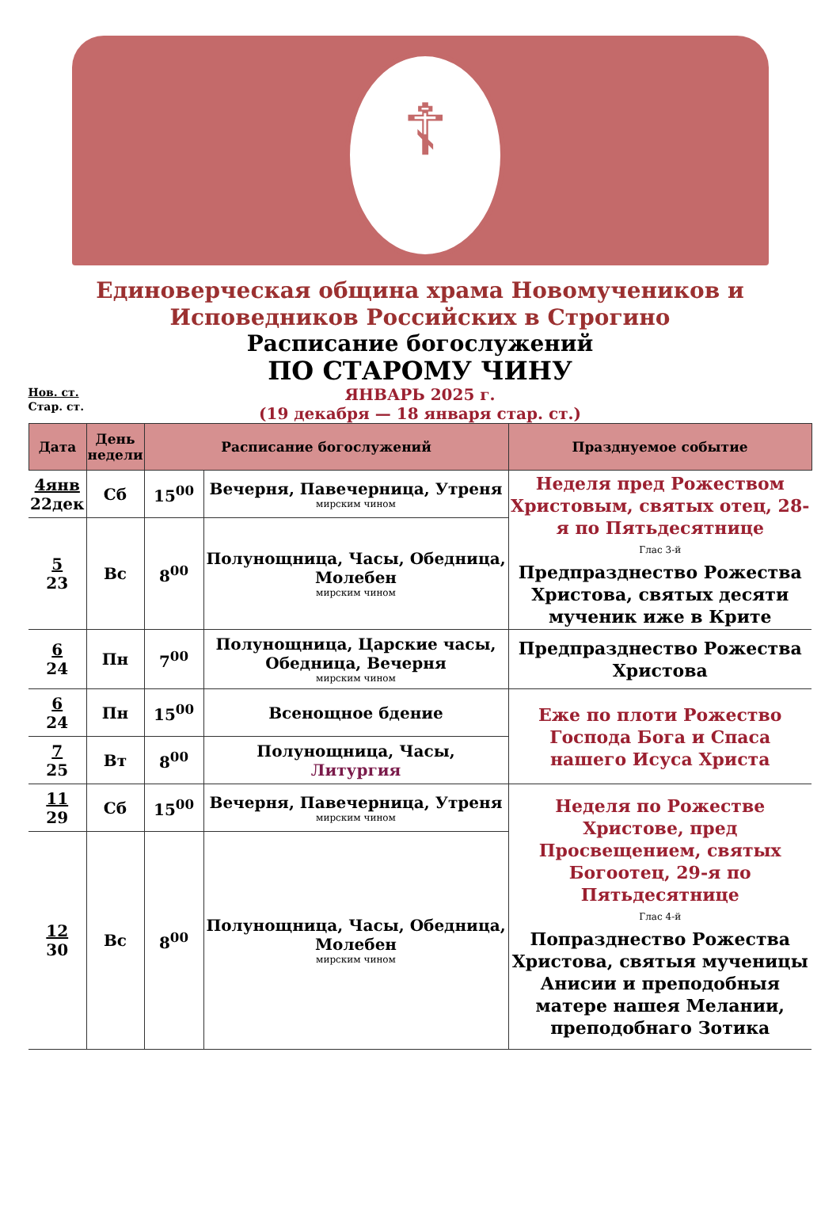☦
Единоверческая община храма Новомучеников и
Исповедников Российских в Строгино
Расписание богослужений
ПО СТАРОМУ ЧИНУ
Нов. ст.
Стар. ст.
ЯНВАРЬ 2025 г.
(19 декабря — 18 января стар. ст.)
| Дата | День недели | Расписание богослужений | | Празднуемое событие |
| --- | --- | --- | --- | --- |
| 4янв 22дек | Сб | 15<sup>00</sup> | Вечерня, Павечерница, Утреня мирским чином | Неделя пред Рожеством Христовым, святых отец, 28-я по Пятьдесятнице Глас 3-й Предпразднество Рожества Христова, святых десяти мученик иже в Крите |
| 5 23 | Вс | 8<sup>00</sup> | Полунощница, Часы, Обедница, Молебен мирским чином | |
| 6 24 | Пн | 7<sup>00</sup> | Полунощница, Царские часы, Обедница, Вечерня мирским чином | Предпразднество Рожества Христова |
| 6 24 | Пн | 15<sup>00</sup> | Всенощное бдение | Еже по плоти Рожество Господа Бога и Спаса нашего Исуса Христа |
| 7 25 | Вт | 8<sup>00</sup> | Полунощница, Часы, Литургия | |
| 11 29 | Сб | 15<sup>00</sup> | Вечерня, Павечерница, Утреня мирским чином | Неделя по Рожестве Христове, пред Просвещением, святых Богоотец, 29-я по Пятьдесятнице Глас 4-й Попразднество Рожества Христова, святыя мученицы Анисии и преподобныя матере нашея Мелании, преподобнаго Зотика |
| 12 30 | Вс | 8<sup>00</sup> | Полунощница, Часы, Обедница, Молебен мирским чином | |